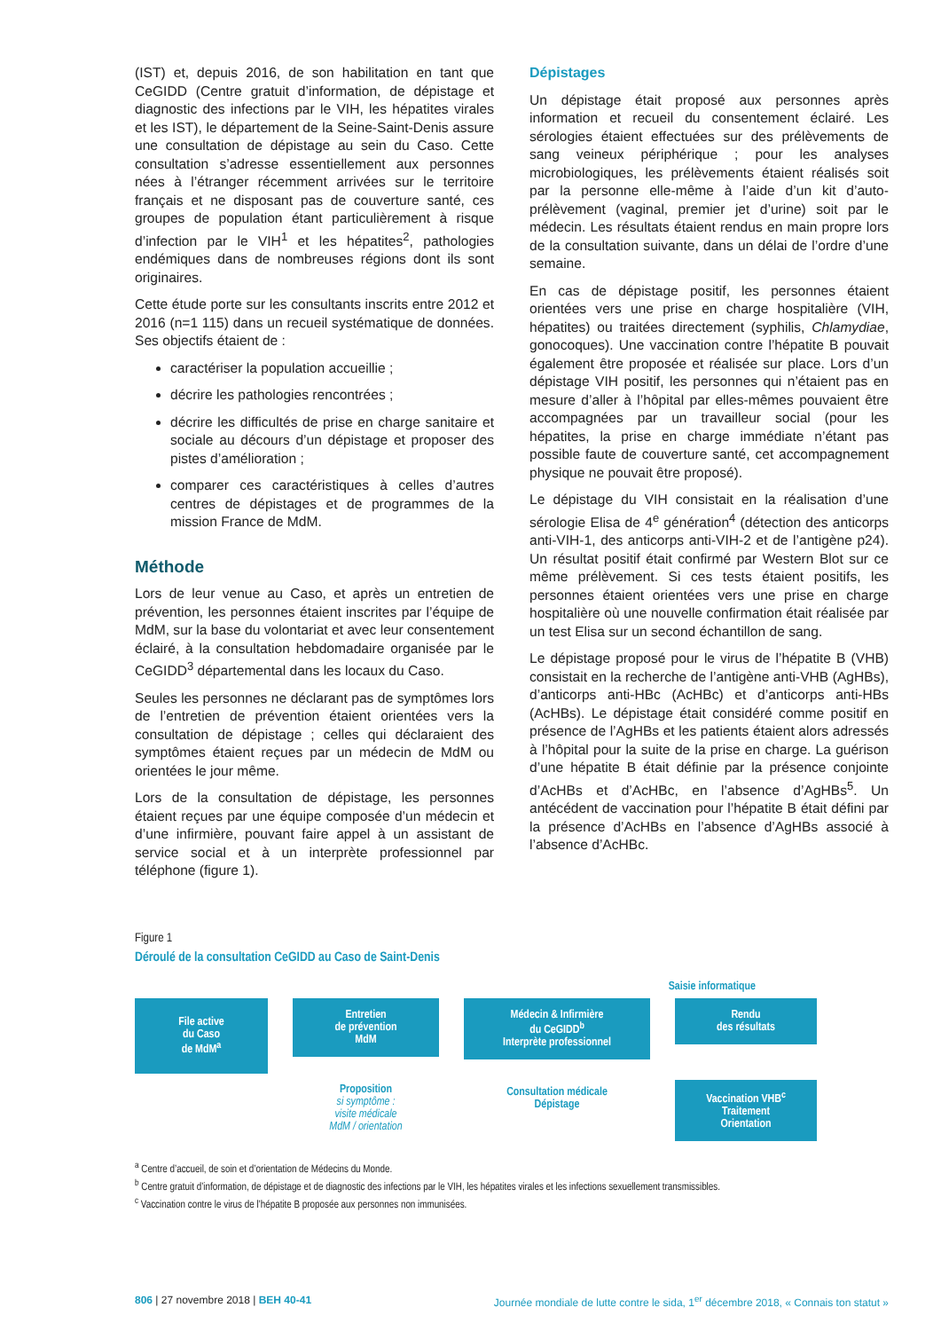(IST) et, depuis 2016, de son habilitation en tant que CeGIDD (Centre gratuit d’information, de dépistage et diagnostic des infections par le VIH, les hépatites virales et les IST), le département de la Seine-Saint-Denis assure une consultation de dépistage au sein du Caso. Cette consultation s’adresse essentiellement aux personnes nées à l’étranger récemment arrivées sur le territoire français et ne disposant pas de couverture santé, ces groupes de population étant particulièrement à risque d’infection par le VIH<sup>1</sup> et les hépatites<sup>2</sup>, pathologies endémiques dans de nombreuses régions dont ils sont originaires.
Cette étude porte sur les consultants inscrits entre 2012 et 2016 (n=1 115) dans un recueil systématique de données. Ses objectifs étaient de :
caractériser la population accueillie ;
décrire les pathologies rencontrées ;
décrire les difficultés de prise en charge sanitaire et sociale au décours d’un dépistage et proposer des pistes d’amélioration ;
comparer ces caractéristiques à celles d’autres centres de dépistages et de programmes de la mission France de MdM.
Méthode
Lors de leur venue au Caso, et après un entretien de prévention, les personnes étaient inscrites par l’équipe de MdM, sur la base du volontariat et avec leur consentement éclairé, à la consultation hebdomadaire organisée par le CeGIDD<sup>3</sup> départemental dans les locaux du Caso.
Seules les personnes ne déclarant pas de symptômes lors de l’entretien de prévention étaient orientées vers la consultation de dépistage ; celles qui déclaraient des symptômes étaient reçues par un médecin de MdM ou orientées le jour même.
Lors de la consultation de dépistage, les personnes étaient reçues par une équipe composée d’un médecin et d’une infirmière, pouvant faire appel à un assistant de service social et à un interprète professionnel par téléphone (figure 1).
Dépistages
Un dépistage était proposé aux personnes après information et recueil du consentement éclairé. Les sérologies étaient effectuées sur des prélèvements de sang veineux périphérique ; pour les analyses microbiologiques, les prélèvements étaient réalisés soit par la personne elle-même à l’aide d’un kit d’auto-prélèvement (vaginal, premier jet d’urine) soit par le médecin. Les résultats étaient rendus en main propre lors de la consultation suivante, dans un délai de l’ordre d’une semaine.
En cas de dépistage positif, les personnes étaient orientées vers une prise en charge hospitalière (VIH, hépatites) ou traitées directement (syphilis, Chlamydiae, gonocoques). Une vaccination contre l’hépatite B pouvait également être proposée et réalisée sur place. Lors d’un dépistage VIH positif, les personnes qui n’étaient pas en mesure d’aller à l’hôpital par elles-mêmes pouvaient être accompagnées par un travailleur social (pour les hépatites, la prise en charge immédiate n’étant pas possible faute de couverture santé, cet accompagnement physique ne pouvait être proposé).
Le dépistage du VIH consistait en la réalisation d’une sérologie Elisa de 4<sup>e</sup> génération<sup>4</sup> (détection des anticorps anti-VIH-1, des anticorps anti-VIH-2 et de l’antigène p24). Un résultat positif était confirmé par Western Blot sur ce même prélèvement. Si ces tests étaient positifs, les personnes étaient orientées vers une prise en charge hospitalière où une nouvelle confirmation était réalisée par un test Elisa sur un second échantillon de sang.
Le dépistage proposé pour le virus de l’hépatite B (VHB) consistait en la recherche de l’antigène anti-VHB (AgHBs), d’anticorps anti-HBc (AcHBc) et d’anticorps anti-HBs (AcHBs). Le dépistage était considéré comme positif en présence de l’AgHBs et les patients étaient alors adressés à l’hôpital pour la suite de la prise en charge. La guérison d’une hépatite B était définie par la présence conjointe d’AcHBs et d’AcHBc, en l’absence d’AgHBs<sup>5</sup>. Un antécédent de vaccination pour l’hépatite B était défini par la présence d’AcHBs en l’absence d’AgHBs associé à l’absence d’AcHBc.
Figure 1
Déroulé de la consultation CeGIDD au Caso de Saint-Denis
Saisie informatique
File active
du Caso
de MdM<sup>a</sup>
Entretien
de prévention
MdM
Proposition
si symptôme :
visite médicale
MdM / orientation
Médecin & Infirmière
du CeGIDD<sup>b</sup>
Interprète professionnel
Consultation médicale
Dépistage
Rendu
des résultats
Vaccination VHB<sup>c</sup>
Traitement
Orientation
<sup>a</sup> Centre d’accueil, de soin et d’orientation de Médecins du Monde.
<sup>b</sup> Centre gratuit d’information, de dépistage et de diagnostic des infections par le VIH, les hépatites virales et les infections sexuellement transmissibles.
<sup>c</sup> Vaccination contre le virus de l’hépatite B proposée aux personnes non immunisées.
806 | 27 novembre 2018 | BEH 40-41 Journée mondiale de lutte contre le sida, 1<sup>er</sup> décembre 2018, « Connais ton statut »